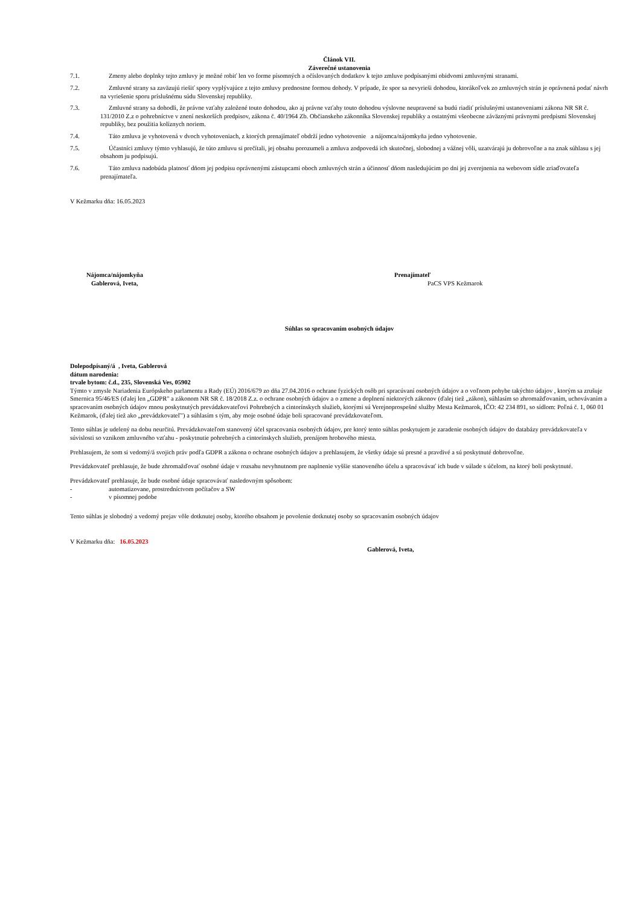Článok VII.
Záverečné ustanovenia
7.1. Zmeny alebo doplnky tejto zmluvy je možné robiť len vo forme písomných a očíslovaných dodatkov k tejto zmluve podpísanými obidvomi zmluvnými stranami.
7.2. Zmluvné strany sa zaväzujú riešiť spory vyplývajúce z tejto zmluvy prednostne formou dohody. V prípade, že spor sa nevyrieši dohodou, ktorákoľvek zo zmluvných strán je oprávnená podať návrh na vyriešenie sporu príslušnému súdu Slovenskej republiky.
7.3. Zmluvné strany sa dohodli, že právne vzťahy založené touto dohodou, ako aj právne vzťahy touto dohodou výslovne neupravené sa budú riadiť príslušnými ustanoveniami zákona NR SR č. 131/2010 Z.z o pohrebníctve v znení neskorších predpisov, zákona č. 40/1964 Zb. Občianskeho zákonníka Slovenskej republiky a ostatnými všeobecne záväznými právnymi predpismi Slovenskej republiky, bez použitia kolíznych noriem.
7.4. Táto zmluva je vyhotovená v dvoch vyhotoveniach, z ktorých prenajímateľ obdrží jedno vyhotovenie a nájomca/nájomkyňa jedno vyhotovenie.
7.5. Účastníci zmluvy týmto vyhlasujú, že túto zmluvu si prečítali, jej obsahu porozumeli a zmluva zodpovedá ich skutočnej, slobodnej a vážnej vôli, uzatvárajú ju dobrovoľne a na znak súhlasu s jej obsahom ju podpisujú.
7.6. Táto zmluva nadobúda platnosť dňom jej podpisu oprávnenými zástupcami oboch zmluvných strán a účinnosť dňom nasledujúcim po dni jej zverejnenia na webovom sídle zriaďovateľa prenajímateľa.
V Kežmarku dňa: 16.05.2023
Nájomca/nájomkyňa
Gablerová, Iveta,
Prenajímateľ
PaCS VPS Kežmarok
Súhlas so spracovaním osobných údajov
Dolepodpísaný/á , Iveta, Gablerová
dátum narodenia:
trvale bytom: č.d., 235, Slovenská Ves, 05902
Týmto v zmysle Nariadenia Európskeho parlamentu a Rady (EÚ) 2016/679 zo dňa 27.04.2016 o ochrane fyzických osôb pri spracúvaní osobných údajov a o voľnom pohybe takýchto údajov , ktorým sa zrušuje Smernica 95/46/ES (ďalej len „GDPR" a zákonom NR SR č. 18/2018 Z.z. o ochrane osobných údajov a o zmene a doplnení niektorých zákonov (ďalej tiež „zákon), súhlasím so zhromažďovaním, uchovávaním a spracovaním osobných údajov mnou poskytnutých prevádzkovateľovi Pohrebných a cintorínskych služieb, ktorými sú Verejnoprospešné služby Mesta Kežmarok, IČO: 42 234 891, so sídlom: Poľná č. 1, 060 01 Kežmarok, (ďalej tiež ako „prevádzkovateľ") a súhlasím s tým, aby moje osobné údaje boli spracované prevádzkovateľom.
Tento súhlas je udelený na dobu neurčitú. Prevádzkovateľom stanovený účel spracovania osobných údajov, pre ktorý tento súhlas poskytujem je zaradenie osobných údajov do databázy prevádzkovateľa v súvislosti so vznikom zmluvného vzťahu - poskytnutie pohrebných a cintorínskych služieb, prenájom hrobového miesta.
Prehlasujem, že som si vedomý/á svojich práv podľa GDPR a zákona o ochrane osobných údajov a prehlasujem, že všetky údaje sú presné a pravdivé a sú poskytnuté dobrovoľne.
Prevádzkovateľ prehlasuje, že bude zhromažďovať osobné údaje v rozsahu nevyhnutnom pre naplnenie vyššie stanoveného účelu a spracovávať ich bude v súlade s účelom, na ktorý boli poskytnuté.
Prevádzkovateľ prehlasuje, že bude osobné údaje spracovávať nasledovným spôsobom:
- automatizovane, prostredníctvom počítačov a SW
- v písomnej podobe
Tento súhlas je slobodný a vedomý prejav vôle dotknutej osoby, ktorého obsahom je povolenie dotknutej osoby so spracovaním osobných údajov
V Kežmarku dňa: 16.05.2023
Gablerová, Iveta,